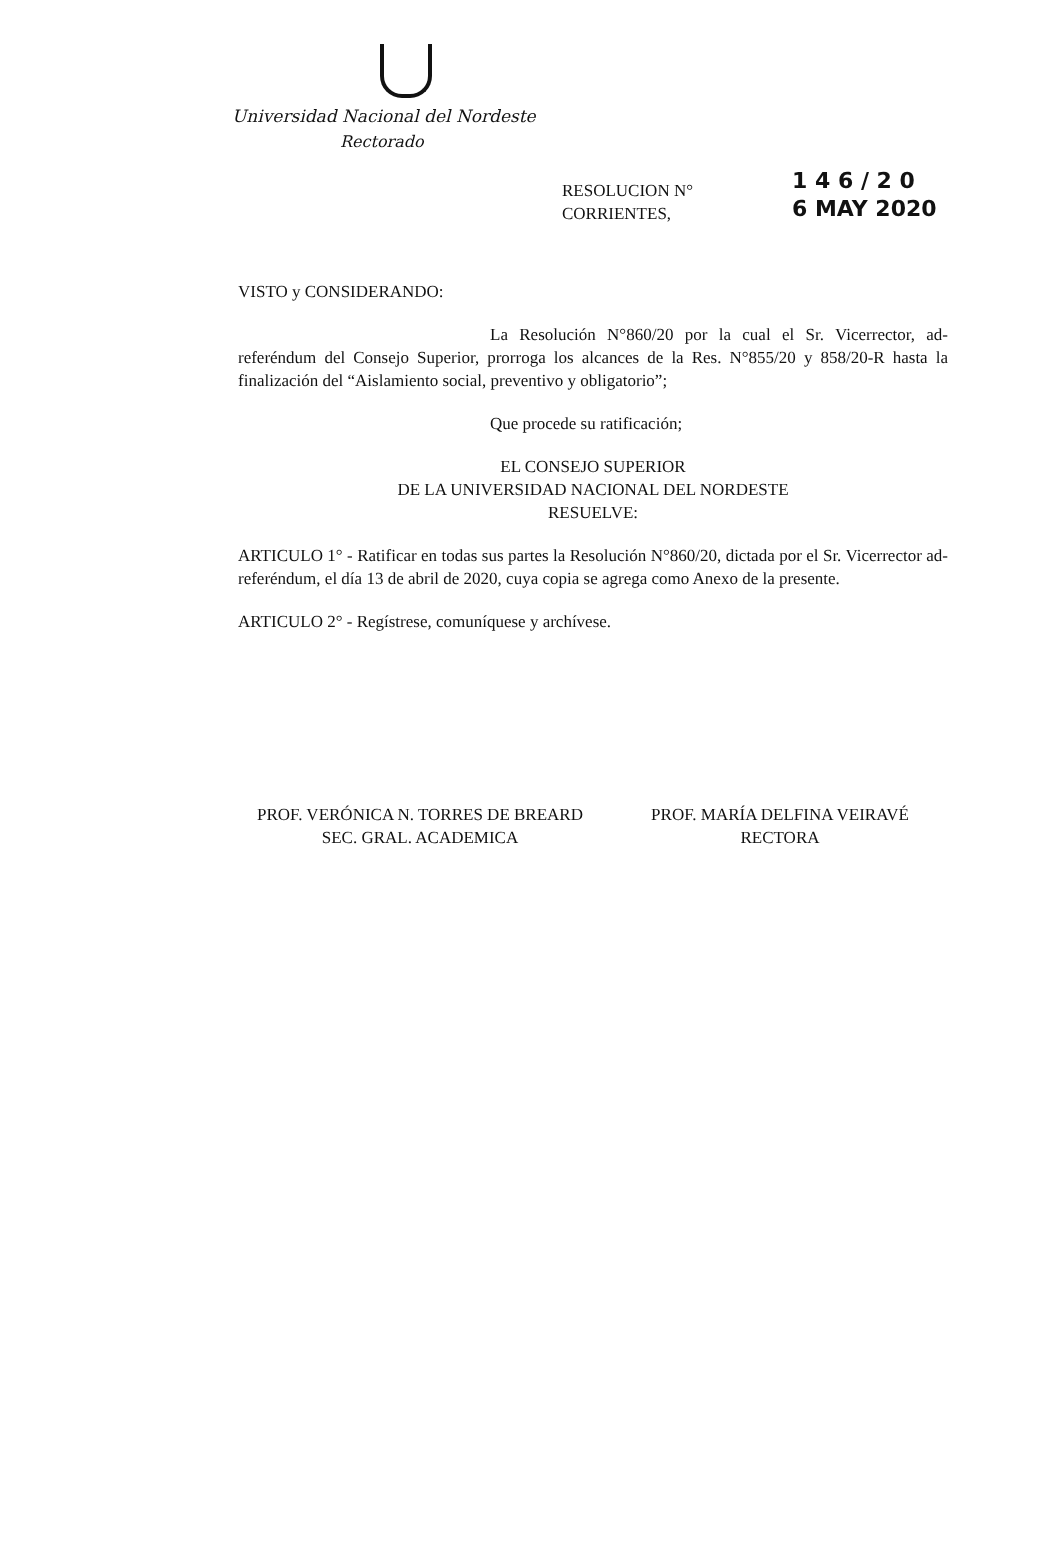Universidad Nacional del Nordeste
Rectorado
RESOLUCION N°
CORRIENTES,
1 4 6 / 2 0
6 MAY 2020
VISTO y CONSIDERANDO:
La Resolución N°860/20 por la cual el Sr. Vicerrector, ad-referéndum del Consejo Superior, prorroga los alcances de la Res. N°855/20 y 858/20-R hasta la finalización del “Aislamiento social, preventivo y obligatorio”;
Que procede su ratificación;
EL CONSEJO SUPERIOR
DE LA UNIVERSIDAD NACIONAL DEL NORDESTE
RESUELVE:
ARTICULO 1° - Ratificar en todas sus partes la Resolución N°860/20, dictada por el Sr. Vicerrector ad-referéndum, el día 13 de abril de 2020, cuya copia se agrega como Anexo de la presente.
ARTICULO 2° - Regístrese, comuníquese y archívese.
PROF. VERÓNICA N. TORRES DE BREARD
SEC. GRAL. ACADEMICA
PROF. MARÍA DELFINA VEIRAVÉ
RECTORA